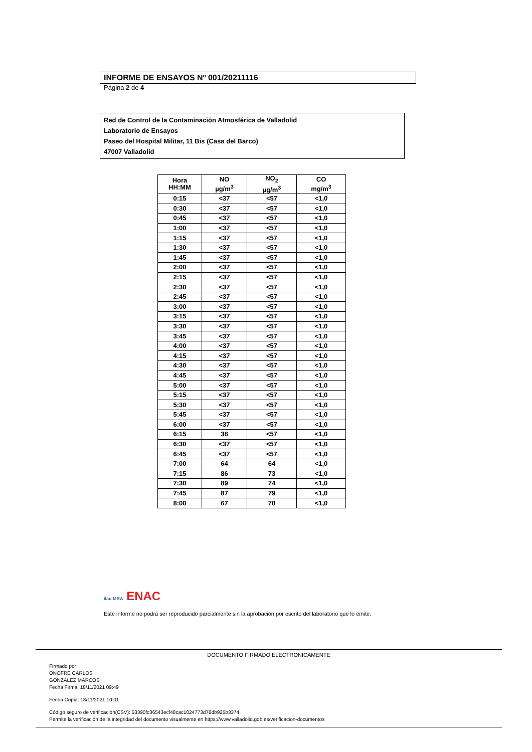INFORME DE ENSAYOS Nº 001/20211116
Página 2 de 4
Red de Control de la Contaminación Atmosférica de Valladolid
Laboratorio de Ensayos
Paseo del Hospital Militar, 11 Bis (Casa del Barco)
47007 Valladolid
| Hora HH:MM | NO µg/m<sup>3</sup> | NO<sub>2</sub> µg/m<sup>3</sup> | CO mg/m<sup>3</sup> |
| --- | --- | --- | --- |
| 0:15 | <37 | <57 | <1,0 |
| 0:30 | <37 | <57 | <1,0 |
| 0:45 | <37 | <57 | <1,0 |
| 1:00 | <37 | <57 | <1,0 |
| 1:15 | <37 | <57 | <1,0 |
| 1:30 | <37 | <57 | <1,0 |
| 1:45 | <37 | <57 | <1,0 |
| 2:00 | <37 | <57 | <1,0 |
| 2:15 | <37 | <57 | <1,0 |
| 2:30 | <37 | <57 | <1,0 |
| 2:45 | <37 | <57 | <1,0 |
| 3:00 | <37 | <57 | <1,0 |
| 3:15 | <37 | <57 | <1,0 |
| 3:30 | <37 | <57 | <1,0 |
| 3:45 | <37 | <57 | <1,0 |
| 4:00 | <37 | <57 | <1,0 |
| 4:15 | <37 | <57 | <1,0 |
| 4:30 | <37 | <57 | <1,0 |
| 4:45 | <37 | <57 | <1,0 |
| 5:00 | <37 | <57 | <1,0 |
| 5:15 | <37 | <57 | <1,0 |
| 5:30 | <37 | <57 | <1,0 |
| 5:45 | <37 | <57 | <1,0 |
| 6:00 | <37 | <57 | <1,0 |
| 6:15 | 38 | <57 | <1,0 |
| 6:30 | <37 | <57 | <1,0 |
| 6:45 | <37 | <57 | <1,0 |
| 7:00 | 64 | 64 | <1,0 |
| 7:15 | 86 | 73 | <1,0 |
| 7:30 | 89 | 74 | <1,0 |
| 7:45 | 87 | 79 | <1,0 |
| 8:00 | 67 | 70 | <1,0 |
ilac-MRA ENAC
Este informe no podrá ser reproducido parcialmente sin la aprobación por escrito del laboratorio que lo emite.
DOCUMENTO FIRMADO ELECTRONICAMENTE
Firmado por:
ONOFRE CARLOS
GONZALEZ MARCOS
Fecha Firma: 18/11/2021 09:49
Fecha Copia: 18/11/2021 10:01
Código seguro de verificación(CSV): 53390fc36543ecf48cac1024773d76db925b3374
Permite la verificación de la integridad del documento visualmente en https://www.valladolid.gob.es/verificacion-documentos